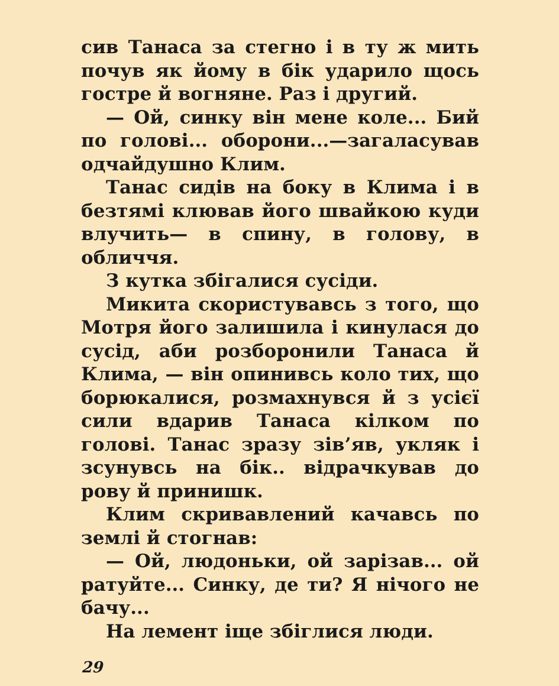сив Танаса за стегно і в ту ж мить почув як йому в бік ударило щось гостре й вогняне. Раз і другий.
— Ой, синку він мене коле... Бий по голові... оборони...—загаласував одчайдушно Клим.
Танас сидів на боку в Клима і в безтямі клював його швайкою куди влучить— в спину, в голову, в обличчя.
З кутка збігалися сусіди.
Микита скористувавсь з того, що Мотря його залишила і кинулася до сусід, аби розборонили Танаса й Клима, — він опинивсь коло тих, що борюкалися, розмахнувся й з усієї сили вдарив Танаса кілком по голові. Танас зразу зів’яв, укляк і зсунувсь на бік.. відрачкував до рову й принишк.
Клим скривавлений качавсь по землі й стогнав:
— Ой, людоньки, ой зарізав... ой ратуйте... Синку, де ти? Я нічого не бачу...
На лемент іще збіглися люди.
29